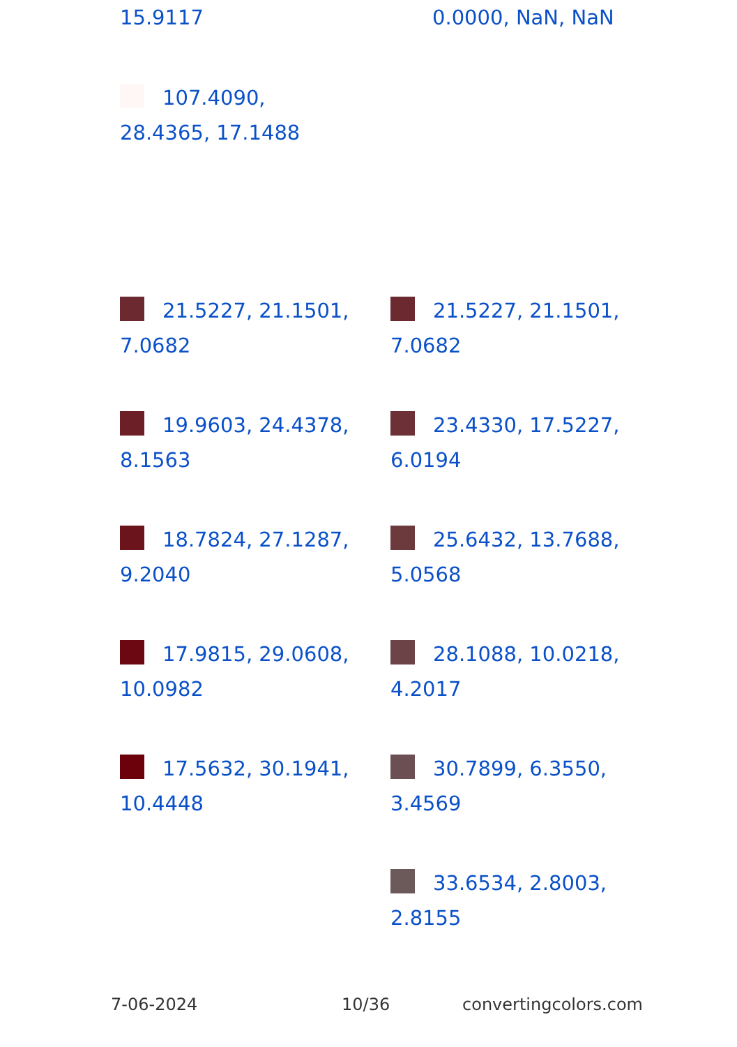15.9117 0.0000, NaN, NaN
107.4090, 28.4365, 17.1488
21.5227, 21.1501, 7.0682
21.5227, 21.1501, 7.0682
19.9603, 24.4378, 8.1563
23.4330, 17.5227, 6.0194
18.7824, 27.1287, 9.2040
25.6432, 13.7688, 5.0568
17.9815, 29.0608, 10.0982
28.1088, 10.0218, 4.2017
17.5632, 30.1941, 10.4448
30.7899, 6.3550, 3.4569
33.6534, 2.8003, 2.8155
7-06-2024 10/36 convertingcolors.com